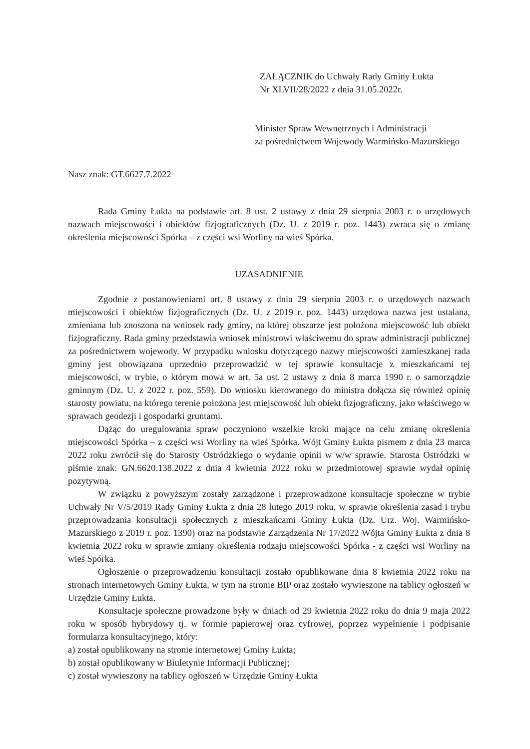ZAŁĄCZNIK do Uchwały Rady Gminy Łukta
Nr XLVII/28/2022 z dnia 31.05.2022r.
Minister Spraw Wewnętrznych i Administracji
za pośrednictwem Wojewody Warmińsko-Mazurskiego
Nasz znak: GT.6627.7.2022
Rada Gminy Łukta na podstawie art. 8 ust. 2 ustawy z dnia 29 sierpnia 2003 r. o urzędowych nazwach miejscowości i obiektów fizjograficznych (Dz. U. z 2019 r. poz. 1443) zwraca się o zmianę określenia miejscowości Spórka – z części wsi Worliny na wieś Spórka.
UZASADNIENIE
Zgodnie z postanowieniami art. 8 ustawy z dnia 29 sierpnia 2003 r. o urzędowych nazwach miejscowości i obiektów fizjograficznych (Dz. U. z 2019 r. poz. 1443) urzędowa nazwa jest ustalana, zmieniana lub znoszona na wniosek rady gminy, na której obszarze jest położona miejscowość lub obiekt fizjograficzny. Rada gminy przedstawia wniosek ministrowi właściwemu do spraw administracji publicznej za pośrednictwem wojewody. W przypadku wniosku dotyczącego nazwy miejscowości zamieszkanej rada gminy jest obowiązana uprzednio przeprowadzić w tej sprawie konsultacje z mieszkańcami tej miejscowości, w trybie, o którym mowa w art. 5a ust. 2 ustawy z dnia 8 marca 1990 r. o samorządzie gminnym (Dz. U. z 2022 r. poz. 559). Do wniosku kierowanego do ministra dołącza się również opinię starosty powiatu, na którego terenie położona jest miejscowość lub obiekt fizjograficzny, jako właściwego w sprawach geodezji i gospodarki gruntami.
Dążąc do uregulowania spraw poczyniono wszelkie kroki mające na celu zmianę określenia miejscowości Spórka – z części wsi Worliny na wieś Spórka. Wójt Gminy Łukta pismem z dnia 23 marca 2022 roku zwrócił się do Starosty Ostródzkiego o wydanie opinii w w/w sprawie. Starosta Ostródzki w piśmie znak: GN.6620.138.2022 z dnia 4 kwietnia 2022 roku w przedmiotowej sprawie wydał opinię pozytywną.
W związku z powyższym zostały zarządzone i przeprowadzone konsultacje społeczne w trybie Uchwały Nr V/5/2019 Rady Gminy Łukta z dnia 28 lutego 2019 roku, w sprawie określenia zasad i trybu przeprowadzania konsultacji społecznych z mieszkańcami Gminy Łukta (Dz. Urz. Woj. Warmińsko-Mazurskiego z 2019 r. poz. 1390) oraz na podstawie Zarządzenia Nr 17/2022 Wójta Gminy Łukta z dnia 8 kwietnia 2022 roku w sprawie zmiany określenia rodzaju miejscowości Spórka - z części wsi Worliny na wieś Spórka.
Ogłoszenie o przeprowadzeniu konsultacji zostało opublikowane dnia 8 kwietnia 2022 roku na stronach internetowych Gminy Łukta, w tym na stronie BIP oraz zostało wywieszone na tablicy ogłoszeń w Urzędzie Gminy Łukta.
Konsultacje społeczne prowadzone były w dniach od 29 kwietnia 2022 roku do dnia 9 maja 2022 roku w sposób hybrydowy tj. w formie papierowej oraz cyfrowej, poprzez wypełnienie i podpisanie formularza konsultacyjnego, który:
a) został opublikowany na stronie internetowej Gminy Łukta;
b) został opublikowany w Biuletynie Informacji Publicznej;
c) został wywieszony na tablicy ogłoszeń w Urzędzie Gminy Łukta